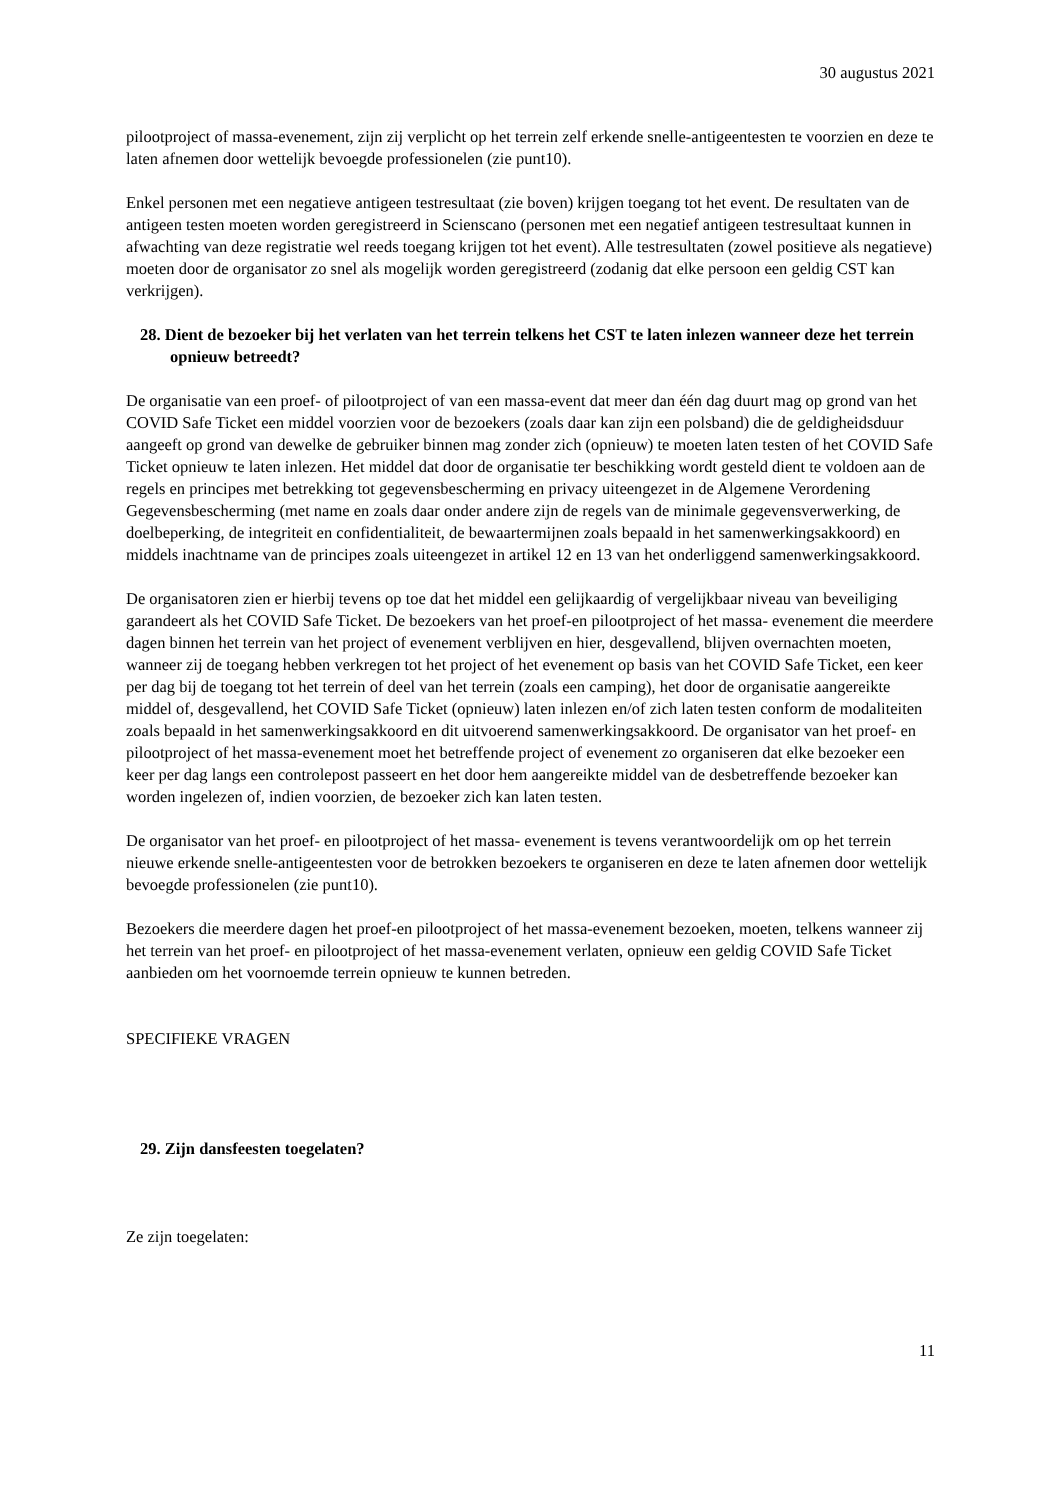30 augustus 2021
pilootproject of massa-evenement, zijn zij verplicht op het terrein zelf erkende snelle-antigeentesten te voorzien en deze te laten afnemen door wettelijk bevoegde professionelen (zie punt10).
Enkel personen met een negatieve antigeen testresultaat (zie boven) krijgen toegang tot het event. De resultaten van de antigeen testen moeten worden geregistreerd in Scienscano (personen met een negatief antigeen testresultaat kunnen in afwachting van deze registratie wel reeds toegang krijgen tot het event). Alle testresultaten (zowel positieve als negatieve) moeten door de organisator zo snel als mogelijk worden geregistreerd (zodanig dat elke persoon een geldig CST kan verkrijgen).
28. Dient de bezoeker bij het verlaten van het terrein telkens het CST te laten inlezen wanneer deze het terrein opnieuw betreedt?
De organisatie van een proef- of pilootproject of van een massa-event dat meer dan één dag duurt mag op grond van het COVID Safe Ticket een middel voorzien voor de bezoekers (zoals daar kan zijn een polsband) die de geldigheidsduur aangeeft op grond van dewelke de gebruiker binnen mag zonder zich (opnieuw) te moeten laten testen of het COVID Safe Ticket opnieuw te laten inlezen. Het middel dat door de organisatie ter beschikking wordt gesteld dient te voldoen aan de regels en principes met betrekking tot gegevensbescherming en privacy uiteengezet in de Algemene Verordening Gegevensbescherming (met name en zoals daar onder andere zijn de regels van de minimale gegevensverwerking, de doelbeperking, de integriteit en confidentialiteit, de bewaartermijnen zoals bepaald in het samenwerkingsakkoord) en middels inachtname van de principes zoals uiteengezet in artikel 12 en 13 van het onderliggend samenwerkingsakkoord.
De organisatoren zien er hierbij tevens op toe dat het middel een gelijkaardig of vergelijkbaar niveau van beveiliging garandeert als het COVID Safe Ticket. De bezoekers van het proef-en pilootproject of het massa- evenement die meerdere dagen binnen het terrein van het project of evenement verblijven en hier, desgevallend, blijven overnachten moeten, wanneer zij de toegang hebben verkregen tot het project of het evenement op basis van het COVID Safe Ticket, een keer per dag bij de toegang tot het terrein of deel van het terrein (zoals een camping), het door de organisatie aangereikte middel of, desgevallend, het COVID Safe Ticket (opnieuw) laten inlezen en/of zich laten testen conform de modaliteiten zoals bepaald in het samenwerkingsakkoord en dit uitvoerend samenwerkingsakkoord. De organisator van het proef- en pilootproject of het massa-evenement moet het betreffende project of evenement zo organiseren dat elke bezoeker een keer per dag langs een controlepost passeert en het door hem aangereikte middel van de desbetreffende bezoeker kan worden ingelezen of, indien voorzien, de bezoeker zich kan laten testen.
De organisator van het proef- en pilootproject of het massa- evenement is tevens verantwoordelijk om op het terrein nieuwe erkende snelle-antigeentesten voor de betrokken bezoekers te organiseren en deze te laten afnemen door wettelijk bevoegde professionelen (zie punt10).
Bezoekers die meerdere dagen het proef-en pilootproject of het massa-evenement bezoeken, moeten, telkens wanneer zij het terrein van het proef- en pilootproject of het massa-evenement verlaten, opnieuw een geldig COVID Safe Ticket aanbieden om het voornoemde terrein opnieuw te kunnen betreden.
SPECIFIEKE VRAGEN
29. Zijn dansfeesten toegelaten?
Ze zijn toegelaten:
11